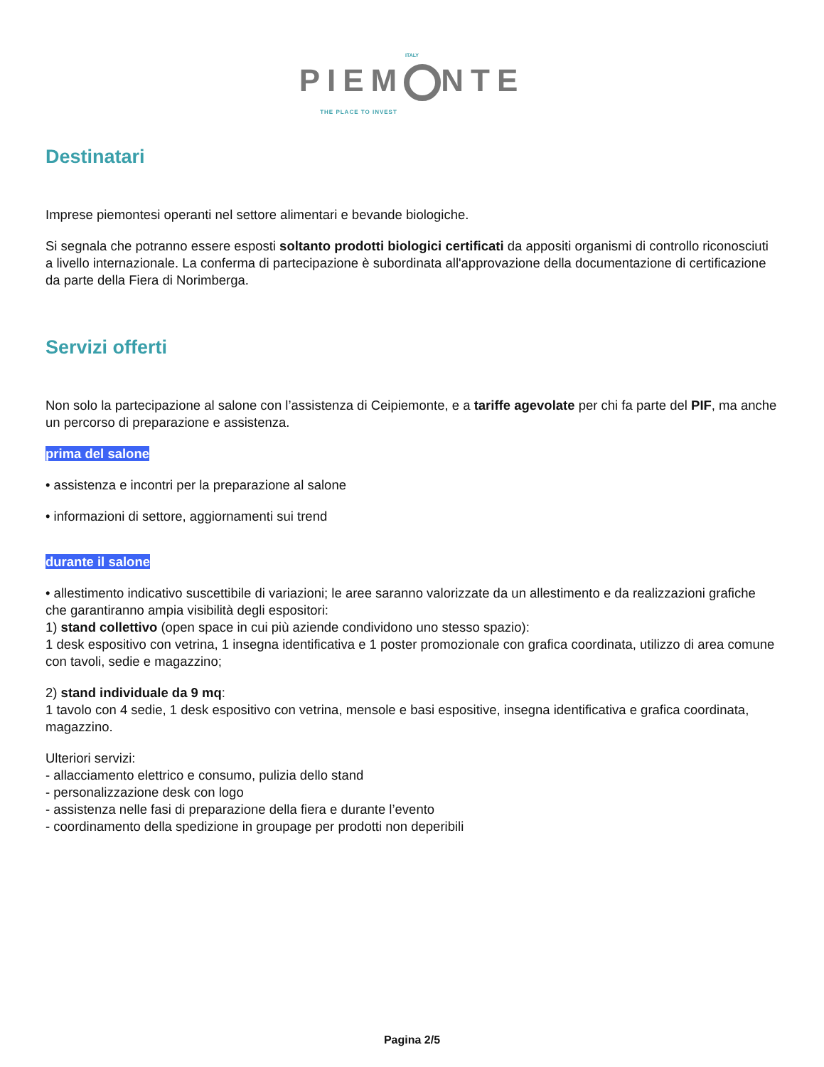ITALY
PIEM NTE
THE PLACE TO INVEST
Destinatari
Imprese piemontesi operanti nel settore alimentari e bevande biologiche.
Si segnala che potranno essere esposti soltanto prodotti biologici certificati da appositi organismi di controllo riconosciuti a livello internazionale. La conferma di partecipazione è subordinata all'approvazione della documentazione di certificazione da parte della Fiera di Norimberga.
Servizi offerti
Non solo la partecipazione al salone con l’assistenza di Ceipiemonte, e a tariffe agevolate per chi fa parte del PIF, ma anche un percorso di preparazione e assistenza.
prima del salone
• assistenza e incontri per la preparazione al salone
• informazioni di settore, aggiornamenti sui trend
durante il salone
• allestimento indicativo suscettibile di variazioni; le aree saranno valorizzate da un allestimento e da realizzazioni grafiche che garantiranno ampia visibilità degli espositori:
1) stand collettivo (open space in cui più aziende condividono uno stesso spazio):
1 desk espositivo con vetrina, 1 insegna identificativa e 1 poster promozionale con grafica coordinata, utilizzo di area comune con tavoli, sedie e magazzino;
2) stand individuale da 9 mq:
1 tavolo con 4 sedie, 1 desk espositivo con vetrina, mensole e basi espositive, insegna identificativa e grafica coordinata, magazzino.
Ulteriori servizi:
- allacciamento elettrico e consumo, pulizia dello stand
- personalizzazione desk con logo
- assistenza nelle fasi di preparazione della fiera e durante l’evento
- coordinamento della spedizione in groupage per prodotti non deperibili
Pagina 2/5